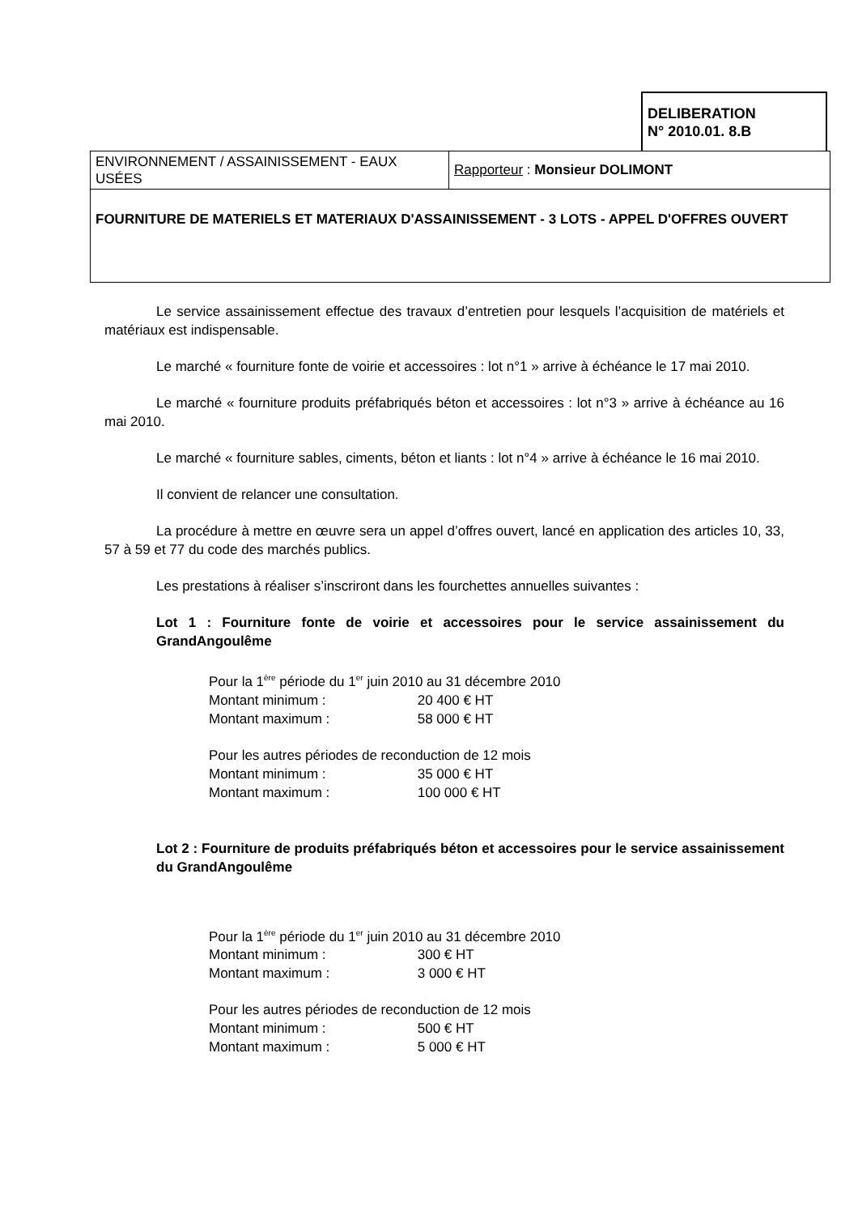DELIBERATION
N° 2010.01. 8.B
| ENVIRONNEMENT / ASSAINISSEMENT - EAUX USÉES | Rapporteur : Monsieur DOLIMONT |
| FOURNITURE DE MATERIELS ET MATERIAUX D'ASSAINISSEMENT - 3 LOTS - APPEL D'OFFRES OUVERT | |
Le service assainissement effectue des travaux d’entretien pour lesquels l’acquisition de matériels et matériaux est indispensable.
Le marché « fourniture fonte de voirie et accessoires : lot n°1 » arrive à échéance le 17 mai 2010.
Le marché « fourniture produits préfabriqués béton et accessoires : lot n°3 » arrive à échéance au 16 mai 2010.
Le marché « fourniture sables, ciments, béton et liants : lot n°4 » arrive à échéance le 16 mai 2010.
Il convient de relancer une consultation.
La procédure à mettre en œuvre sera un appel d’offres ouvert, lancé en application des articles 10, 33, 57 à 59 et 77 du code des marchés publics.
Les prestations à réaliser s’inscriront dans les fourchettes annuelles suivantes :
Lot 1 : Fourniture fonte de voirie et accessoires pour le service assainissement du GrandAngoulême
Pour la 1<sup>ère</sup> période du 1<sup>er</sup> juin 2010 au 31 décembre 2010
Montant minimum : 20 400 € HT
Montant maximum : 58 000 € HT
Pour les autres périodes de reconduction de 12 mois
Montant minimum : 35 000 € HT
Montant maximum : 100 000 € HT
Lot 2 : Fourniture de produits préfabriqués béton et accessoires pour le service assainissement du GrandAngoulême
Pour la 1<sup>ère</sup> période du 1<sup>er</sup> juin 2010 au 31 décembre 2010
Montant minimum : 300 € HT
Montant maximum : 3 000 € HT
Pour les autres périodes de reconduction de 12 mois
Montant minimum : 500 € HT
Montant maximum : 5 000 € HT